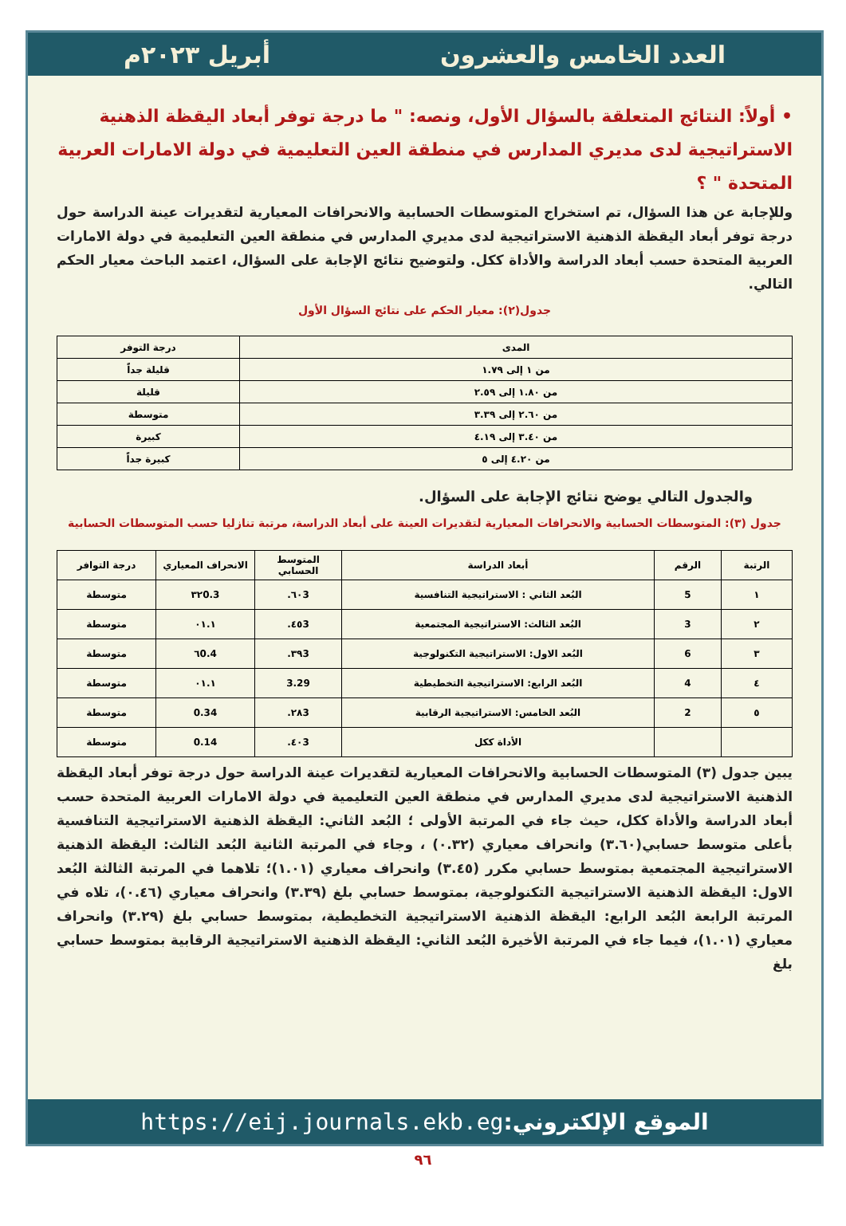العدد الخامس والعشرون أبريل ٢٠٢٣م
• أولاً: النتائج المتعلقة بالسؤال الأول، ونصه: " ما درجة توفر أبعاد اليقظة الذهنية الاستراتيجية لدى مديري المدارس في منطقة العين التعليمية في دولة الامارات العربية المتحدة " ؟
وللإجابة عن هذا السؤال، تم استخراج المتوسطات الحسابية والانحرافات المعيارية لتقديرات عينة الدراسة حول درجة توفر أبعاد اليقظة الذهنية الاستراتيجية لدى مديري المدارس في منطقة العين التعليمية في دولة الامارات العربية المتحدة حسب أبعاد الدراسة والأداة ككل. ولتوضيح نتائج الإجابة على السؤال، اعتمد الباحث معيار الحكم التالي.
جدول(٢): معيار الحكم على نتائج السؤال الأول
| المدى | درجة التوفر |
| --- | --- |
| من ١ إلى ١.٧٩ | قليلة جداً |
| من ١.٨٠ إلى ٢.٥٩ | قليلة |
| من ٢.٦٠ إلى ٣.٣٩ | متوسطة |
| من ٣.٤٠ إلى ٤.١٩ | كبيرة |
| من ٤.٢٠ إلى ٥ | كبيرة جداً |
والجدول التالي يوضح نتائج الإجابة على السؤال.
جدول (٣): المتوسطات الحسابية والانحرافات المعيارية لتقديرات العينة على أبعاد الدراسة، مرتبة تنازليا حسب المتوسطات الحسابية
| الرتبة | الرقم | أبعاد الدراسة | المتوسط الحسابي | الانحراف المعياري | درجة التوافر |
| --- | --- | --- | --- | --- | --- |
| ١ | 5 | البُعد الثاني : الاستراتيجية التنافسية | ٦٠3. | ٣٢0.3 | متوسطة |
| ٢ | 3 | البُعد الثالث: الاستراتيجية المجتمعية | ٤٥3. | ٠١.١ | متوسطة |
| ٣ | 6 | البُعد الاول: الاستراتيجية التكنولوجية | ٣٩3. | ٦0.4 | متوسطة |
| ٤ | 4 | البُعد الرابع: الاستراتيجية التخطيطية | 3.29 | ٠١.١ | متوسطة |
| ٥ | 2 | البُعد الخامس: الاستراتيجية الرقابية | ٢٨3. | 0.34 | متوسطة |
| | | الأداة ككل | ٤٠3. | 0.14 | متوسطة |
يبين جدول (٣) المتوسطات الحسابية والانحرافات المعيارية لتقديرات عينة الدراسة حول درجة توفر أبعاد اليقظة الذهنية الاستراتيجية لدى مديري المدارس في منطقة العين التعليمية في دولة الامارات العربية المتحدة حسب أبعاد الدراسة والأداة ككل، حيث جاء في المرتبة الأولى ؛ البُعد الثاني: اليقظة الذهنية الاستراتيجية التنافسية بأعلى متوسط حسابي(٣.٦٠) وانحراف معياري (٠.٣٢) ، وجاء في المرتبة الثانية البُعد الثالث: اليقظة الذهنية الاستراتيجية المجتمعية بمتوسط حسابي مكرر (٣.٤٥) وانحراف معياري (١.٠١)؛ تلاهما في المرتبة الثالثة البُعد الاول: اليقظة الذهنية الاستراتيجية التكنولوجية، بمتوسط حسابي بلغ (٣.٣٩) وانحراف معياري (٠.٤٦)، تلاه في المرتبة الرابعة البُعد الرابع: اليقظة الذهنية الاستراتيجية التخطيطية، بمتوسط حسابي بلغ (٣.٢٩) وانحراف معياري (١.٠١)، فيما جاء في المرتبة الأخيرة البُعد الثاني: اليقظة الذهنية الاستراتيجية الرقابية بمتوسط حسابي بلغ
الموقع الإلكتروني: https://eij.journals.ekb.eg
٩٦